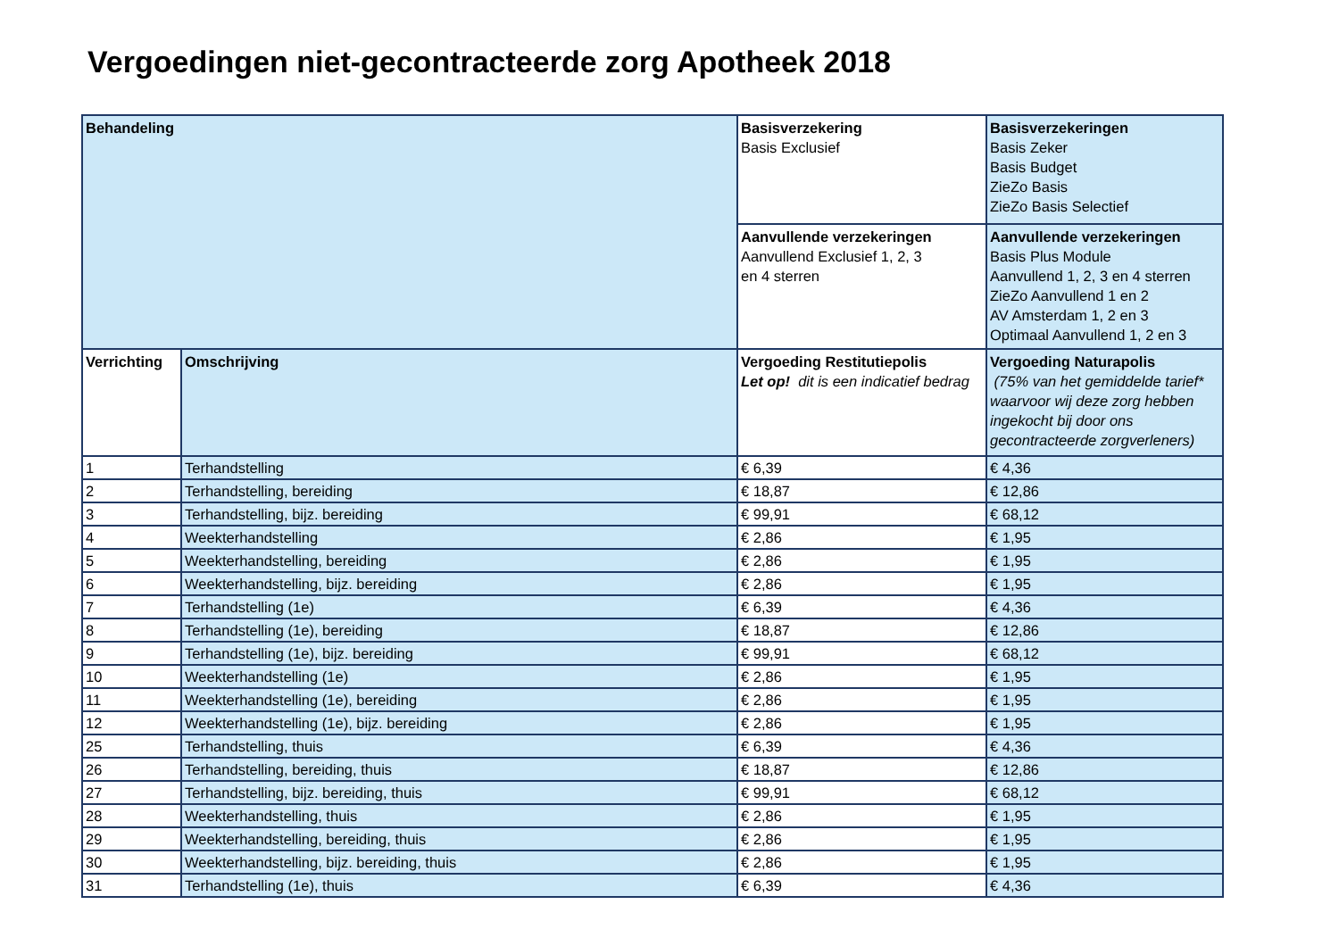Vergoedingen niet-gecontracteerde zorg Apotheek 2018
| Behandeling | | Basisverzekering Basis Exclusief | Basisverzekeringen Basis Zeker Basis Budget ZieZo Basis ZieZo Basis Selectief |
| | | Aanvullende verzekeringen Aanvullend Exclusief 1, 2, 3 en 4 sterren | Aanvullende verzekeringen Basis Plus Module Aanvullend 1, 2, 3 en 4 sterren ZieZo Aanvullend 1 en 2 AV Amsterdam 1, 2 en 3 Optimaal Aanvullend 1, 2 en 3 |
| Verrichting | Omschrijving | Vergoeding Restitutiepolis Let op! dit is een indicatief bedrag | Vergoeding Naturapolis (75% van het gemiddelde tarief* waarvoor wij deze zorg hebben ingekocht bij door ons gecontracteerde zorgverleners) |
| 1 | Terhandstelling | € 6,39 | € 4,36 |
| 2 | Terhandstelling, bereiding | € 18,87 | € 12,86 |
| 3 | Terhandstelling, bijz. bereiding | € 99,91 | € 68,12 |
| 4 | Weekterhandstelling | € 2,86 | € 1,95 |
| 5 | Weekterhandstelling, bereiding | € 2,86 | € 1,95 |
| 6 | Weekterhandstelling, bijz. bereiding | € 2,86 | € 1,95 |
| 7 | Terhandstelling (1e) | € 6,39 | € 4,36 |
| 8 | Terhandstelling (1e), bereiding | € 18,87 | € 12,86 |
| 9 | Terhandstelling (1e), bijz. bereiding | € 99,91 | € 68,12 |
| 10 | Weekterhandstelling (1e) | € 2,86 | € 1,95 |
| 11 | Weekterhandstelling (1e), bereiding | € 2,86 | € 1,95 |
| 12 | Weekterhandstelling (1e), bijz. bereiding | € 2,86 | € 1,95 |
| 25 | Terhandstelling, thuis | € 6,39 | € 4,36 |
| 26 | Terhandstelling, bereiding, thuis | € 18,87 | € 12,86 |
| 27 | Terhandstelling, bijz. bereiding, thuis | € 99,91 | € 68,12 |
| 28 | Weekterhandstelling, thuis | € 2,86 | € 1,95 |
| 29 | Weekterhandstelling, bereiding, thuis | € 2,86 | € 1,95 |
| 30 | Weekterhandstelling, bijz. bereiding, thuis | € 2,86 | € 1,95 |
| 31 | Terhandstelling (1e), thuis | € 6,39 | € 4,36 |